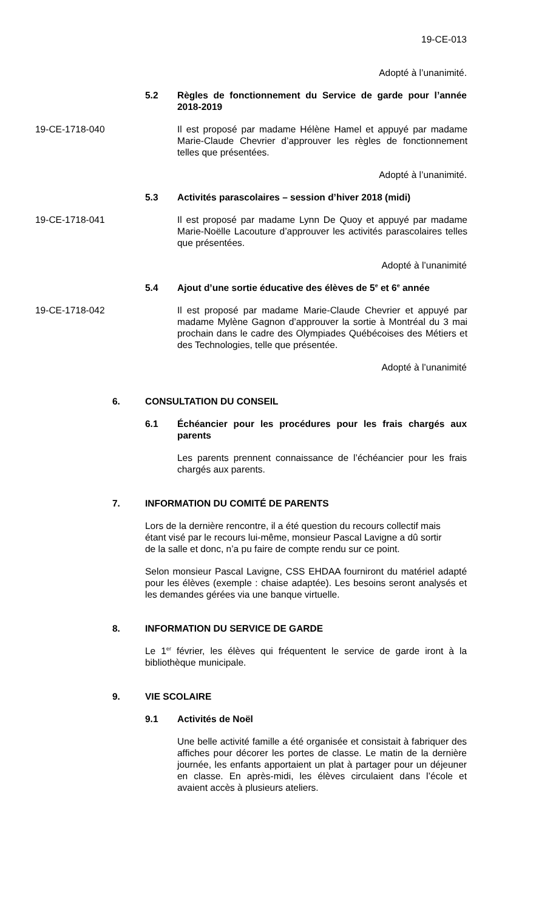19-CE-013
Adopté à l’unanimité.
5.2 Règles de fonctionnement du Service de garde pour l’année 2018-2019
19-CE-1718-040 Il est proposé par madame Hélène Hamel et appuyé par madame Marie-Claude Chevrier d’approuver les règles de fonctionnement telles que présentées.
Adopté à l’unanimité.
5.3 Activités parascolaires – session d’hiver 2018 (midi)
19-CE-1718-041 Il est proposé par madame Lynn De Quoy et appuyé par madame Marie-Noëlle Lacouture d’approuver les activités parascolaires telles que présentées.
Adopté à l’unanimité
5.4 Ajout d’une sortie éducative des élèves de 5<sup>e</sup> et 6<sup>e</sup> année
19-CE-1718-042 Il est proposé par madame Marie-Claude Chevrier et appuyé par madame Mylène Gagnon d’approuver la sortie à Montréal du 3 mai prochain dans le cadre des Olympiades Québécoises des Métiers et des Technologies, telle que présentée.
Adopté à l’unanimité
6. CONSULTATION DU CONSEIL
6.1 Échéancier pour les procédures pour les frais chargés aux parents
Les parents prennent connaissance de l’échéancier pour les frais chargés aux parents.
7. INFORMATION DU COMITÉ DE PARENTS
Lors de la dernière rencontre, il a été question du recours collectif mais étant visé par le recours lui-même, monsieur Pascal Lavigne a dû sortir de la salle et donc, n’a pu faire de compte rendu sur ce point.
Selon monsieur Pascal Lavigne, CSS EHDAA fourniront du matériel adapté pour les élèves (exemple : chaise adaptée). Les besoins seront analysés et les demandes gérées via une banque virtuelle.
8. INFORMATION DU SERVICE DE GARDE
Le 1<sup>er</sup> février, les élèves qui fréquentent le service de garde iront à la bibliothèque municipale.
9. VIE SCOLAIRE
9.1 Activités de Noël
Une belle activité famille a été organisée et consistait à fabriquer des affiches pour décorer les portes de classe. Le matin de la dernière journée, les enfants apportaient un plat à partager pour un déjeuner en classe. En après-midi, les élèves circulaient dans l’école et avaient accès à plusieurs ateliers.